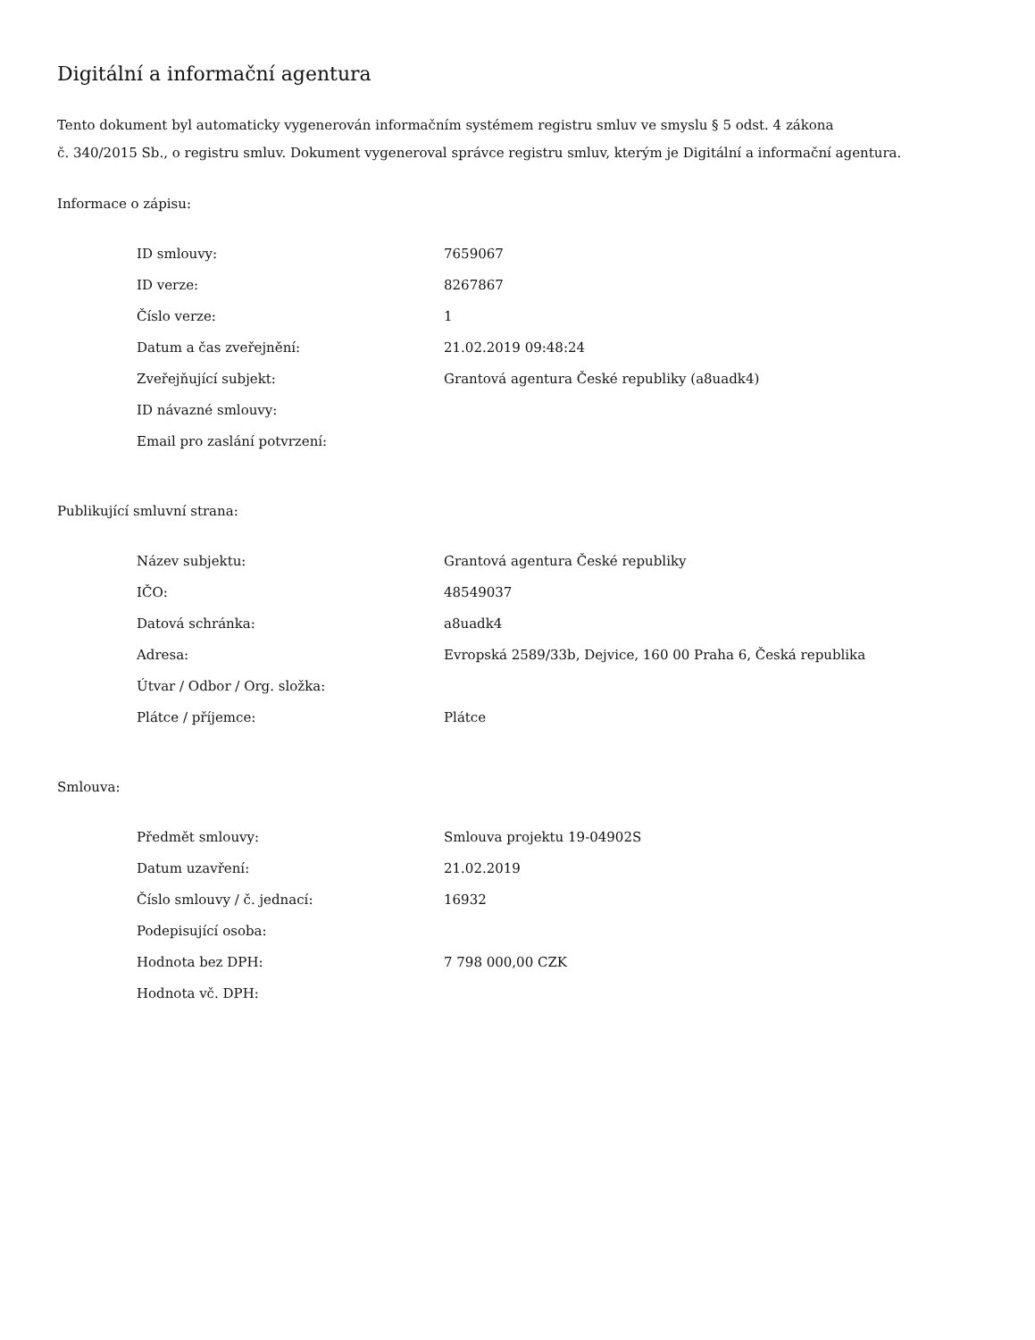Digitální a informační agentura
Tento dokument byl automaticky vygenerován informačním systémem registru smluv ve smyslu § 5 odst. 4 zákona
č. 340/2015 Sb., o registru smluv. Dokument vygeneroval správce registru smluv, kterým je Digitální a informační agentura.
Informace o zápisu:
| ID smlouvy: | 7659067 |
| ID verze: | 8267867 |
| Číslo verze: | 1 |
| Datum a čas zveřejnění: | 21.02.2019 09:48:24 |
| Zveřejňující subjekt: | Grantová agentura České republiky (a8uadk4) |
| ID návazné smlouvy: | |
| Email pro zaslání potvrzení: | |
Publikující smluvní strana:
| Název subjektu: | Grantová agentura České republiky |
| IČO: | 48549037 |
| Datová schránka: | a8uadk4 |
| Adresa: | Evropská 2589/33b, Dejvice, 160 00 Praha 6, Česká republika |
| Útvar / Odbor / Org. složka: | |
| Plátce / příjemce: | Plátce |
Smlouva:
| Předmět smlouvy: | Smlouva projektu 19-04902S |
| Datum uzavření: | 21.02.2019 |
| Číslo smlouvy / č. jednací: | 16932 |
| Podepisující osoba: | |
| Hodnota bez DPH: | 7 798 000,00 CZK |
| Hodnota vč. DPH: | |